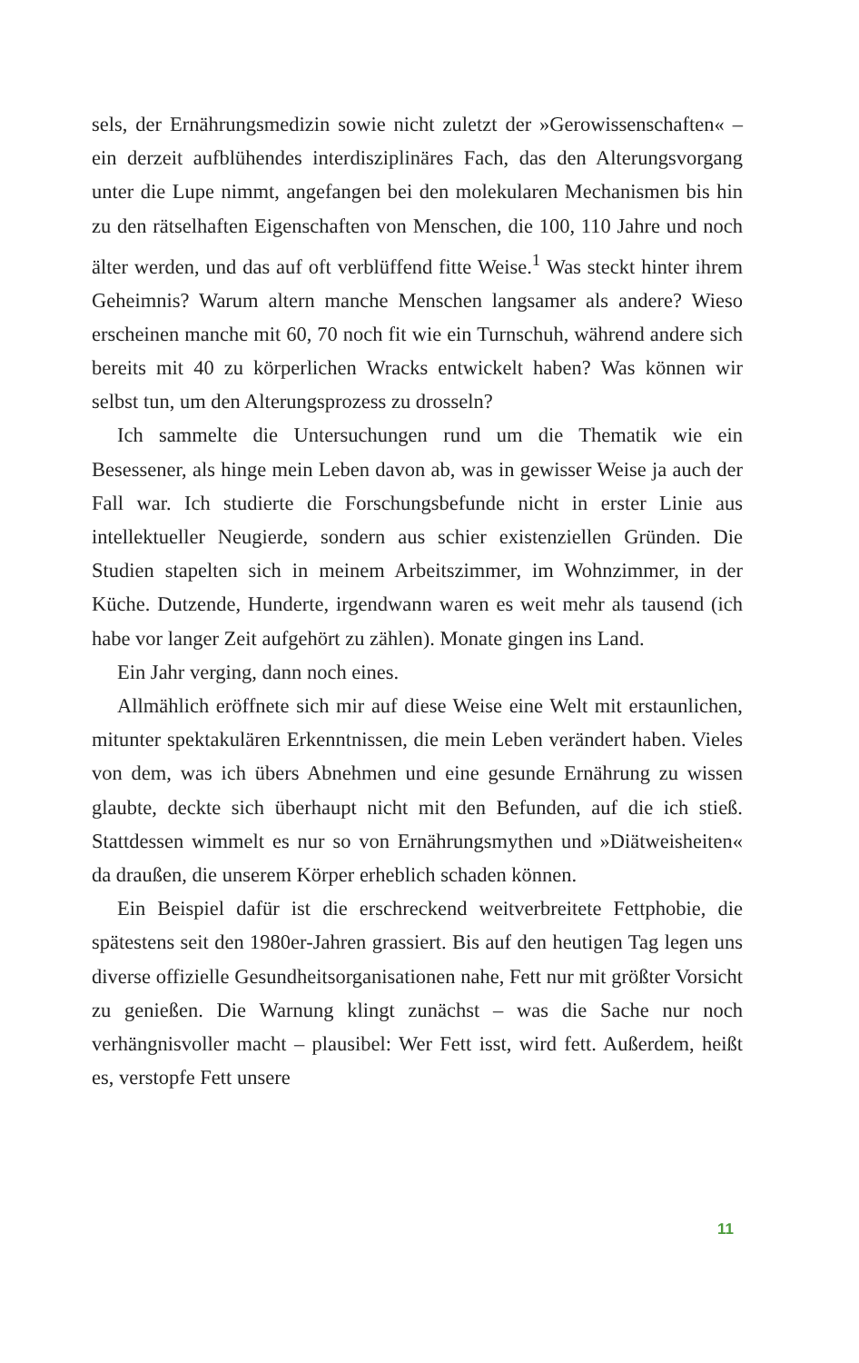sels, der Ernährungsmedizin sowie nicht zuletzt der »Gerowissenschaften« – ein derzeit aufblühendes interdisziplinäres Fach, das den Alterungsvorgang unter die Lupe nimmt, angefangen bei den molekularen Mechanismen bis hin zu den rätselhaften Eigenschaften von Menschen, die 100, 110 Jahre und noch älter werden, und das auf oft verblüffend fitte Weise.<sup>1</sup> Was steckt hinter ihrem Geheimnis? Warum altern manche Menschen langsamer als andere? Wieso erscheinen manche mit 60, 70 noch fit wie ein Turnschuh, während andere sich bereits mit 40 zu körperlichen Wracks entwickelt haben? Was können wir selbst tun, um den Alterungsprozess zu drosseln?
Ich sammelte die Untersuchungen rund um die Thematik wie ein Besessener, als hinge mein Leben davon ab, was in gewisser Weise ja auch der Fall war. Ich studierte die Forschungsbefunde nicht in erster Linie aus intellektueller Neugierde, sondern aus schier existenziellen Gründen. Die Studien stapelten sich in meinem Arbeitszimmer, im Wohnzimmer, in der Küche. Dutzende, Hunderte, irgendwann waren es weit mehr als tausend (ich habe vor langer Zeit aufgehört zu zählen). Monate gingen ins Land.
Ein Jahr verging, dann noch eines.
Allmählich eröffnete sich mir auf diese Weise eine Welt mit erstaunlichen, mitunter spektakulären Erkenntnissen, die mein Leben verändert haben. Vieles von dem, was ich übers Abnehmen und eine gesunde Ernährung zu wissen glaubte, deckte sich überhaupt nicht mit den Befunden, auf die ich stieß. Stattdessen wimmelt es nur so von Ernährungsmythen und »Diätweisheiten« da draußen, die unserem Körper erheblich schaden können.
Ein Beispiel dafür ist die erschreckend weitverbreitete Fettphobie, die spätestens seit den 1980er-Jahren grassiert. Bis auf den heutigen Tag legen uns diverse offizielle Gesundheitsorganisationen nahe, Fett nur mit größter Vorsicht zu genießen. Die Warnung klingt zunächst – was die Sache nur noch verhängnisvoller macht – plausibel: Wer Fett isst, wird fett. Außerdem, heißt es, verstopfe Fett unsere
11